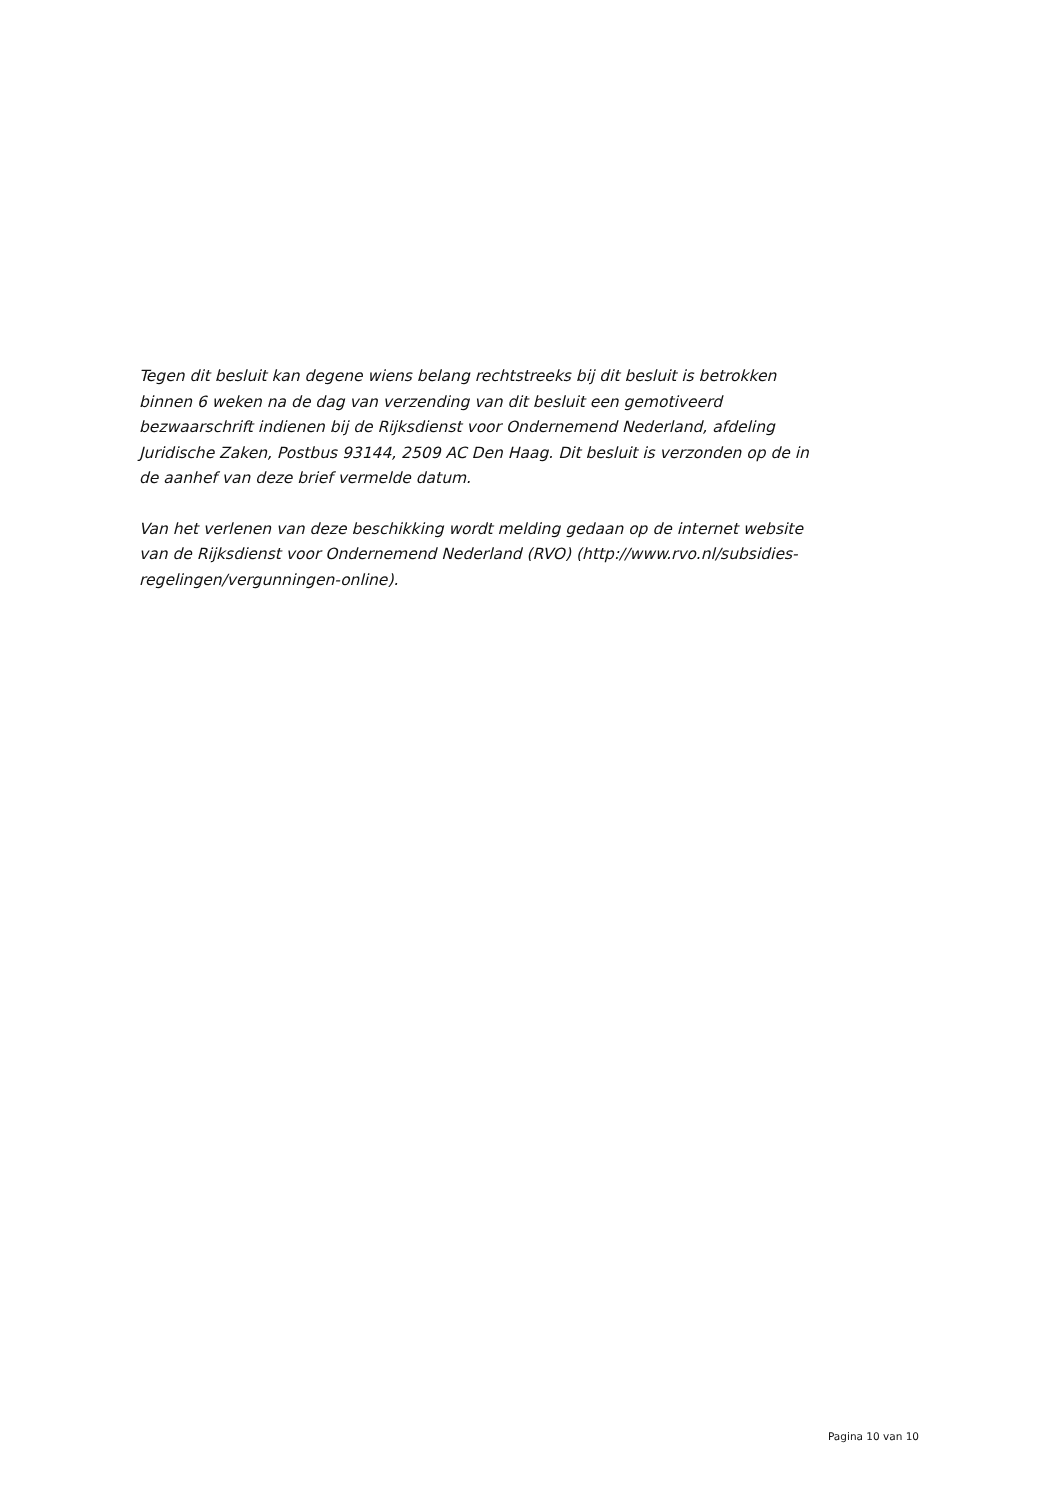Tegen dit besluit kan degene wiens belang rechtstreeks bij dit besluit is betrokken binnen 6 weken na de dag van verzending van dit besluit een gemotiveerd bezwaarschrift indienen bij de Rijksdienst voor Ondernemend Nederland, afdeling Juridische Zaken, Postbus 93144, 2509 AC Den Haag. Dit besluit is verzonden op de in de aanhef van deze brief vermelde datum.
Van het verlenen van deze beschikking wordt melding gedaan op de internet website van de Rijksdienst voor Ondernemend Nederland (RVO) (http://www.rvo.nl/subsidies-regelingen/vergunningen-online).
Pagina 10 van 10